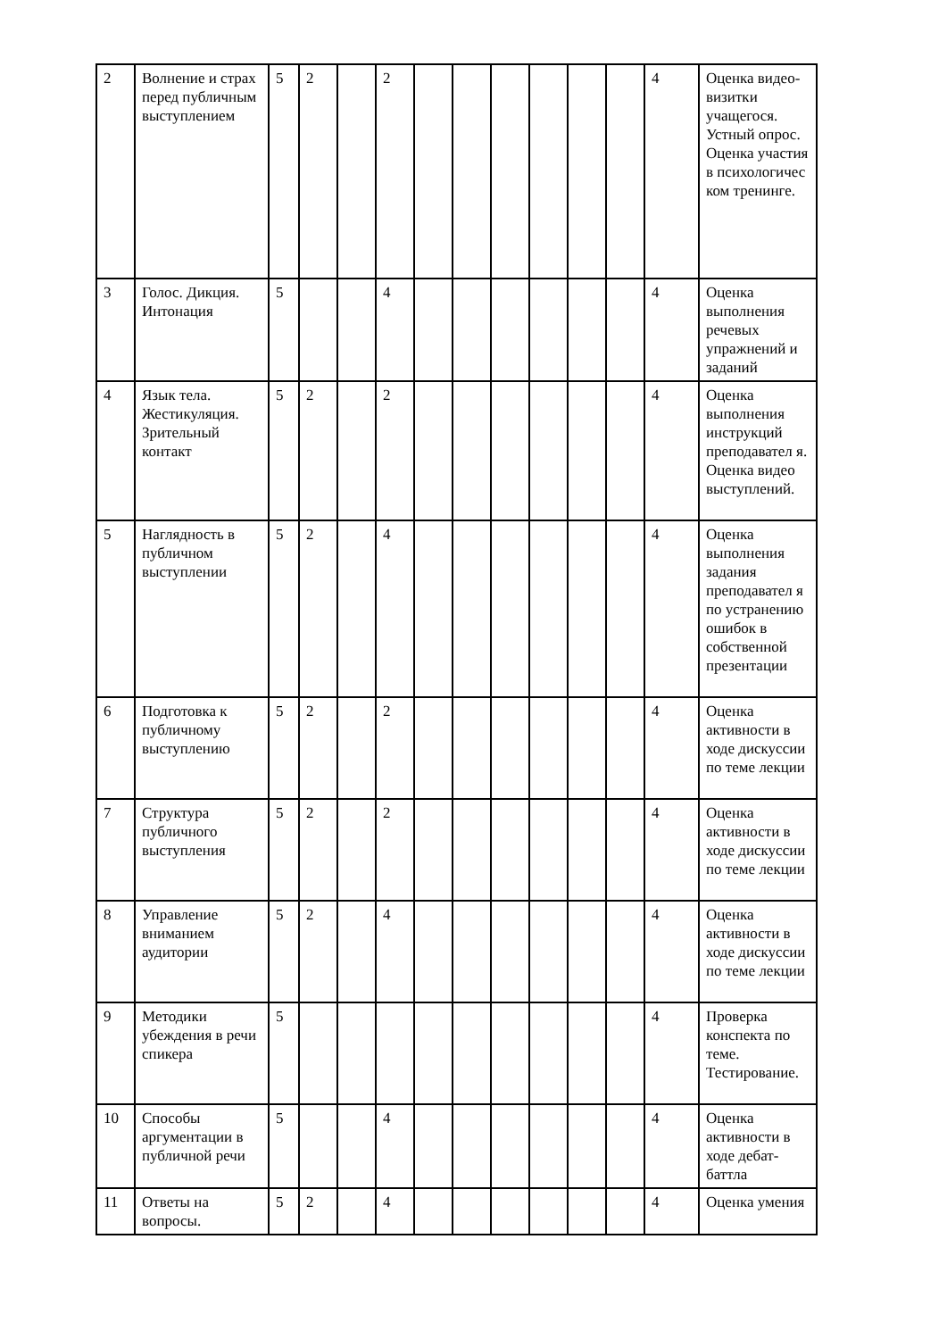| 2 | Волнение и страх перед публичным выступлением | 5 | 2 | | 2 | | | | | | | 4 | Оценка видео-визитки учащегося. Устный опрос. Оценка участия в психологичес ком тренинге. |
| 3 | Голос. Дикция. Интонация | 5 | | | 4 | | | | | | | 4 | Оценка выполнения речевых упражнений и заданий |
| 4 | Язык тела. Жестикуляция. Зрительный контакт | 5 | 2 | | 2 | | | | | | | 4 | Оценка выполнения инструкций преподавател я. Оценка видео выступлений. |
| 5 | Наглядность в публичном выступлении | 5 | 2 | | 4 | | | | | | | 4 | Оценка выполнения задания преподавател я по устранению ошибок в собственной презентации |
| 6 | Подготовка к публичному выступлению | 5 | 2 | | 2 | | | | | | | 4 | Оценка активности в ходе дискуссии по теме лекции |
| 7 | Структура публичного выступления | 5 | 2 | | 2 | | | | | | | 4 | Оценка активности в ходе дискуссии по теме лекции |
| 8 | Управление вниманием аудитории | 5 | 2 | | 4 | | | | | | | 4 | Оценка активности в ходе дискуссии по теме лекции |
| 9 | Методики убеждения в речи спикера | 5 | | | | | | | | | | 4 | Проверка конспекта по теме. Тестирование. |
| 10 | Способы аргументации в публичной речи | 5 | | | 4 | | | | | | | 4 | Оценка активности в ходе дебат-баттла |
| 11 | Ответы на вопросы. | 5 | 2 | | 4 | | | | | | | 4 | Оценка умения |